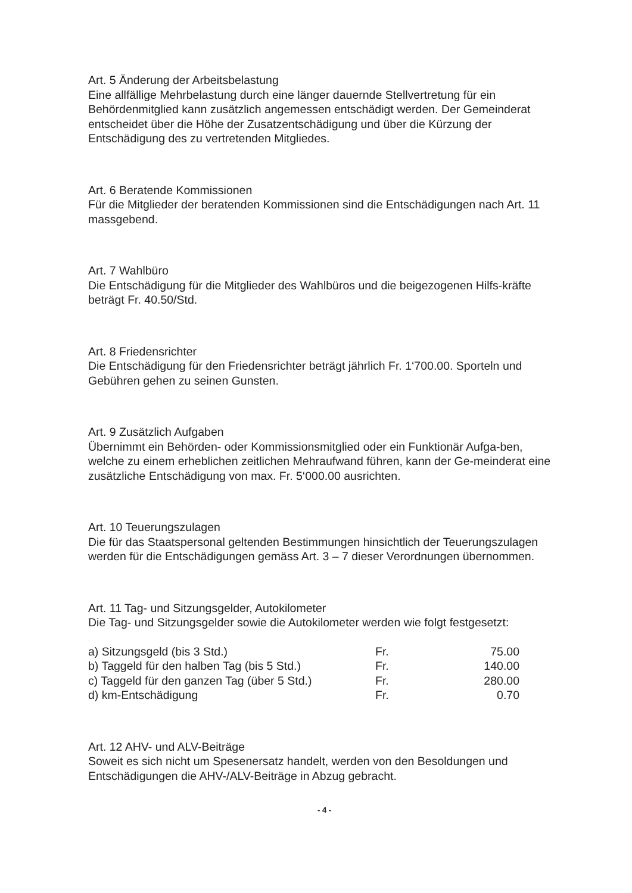Art. 5 Änderung der Arbeitsbelastung
Eine allfällige Mehrbelastung durch eine länger dauernde Stellvertretung für ein Behördenmitglied kann zusätzlich angemessen entschädigt werden. Der Gemeinderat entscheidet über die Höhe der Zusatzentschädigung und über die Kürzung der Entschädigung des zu vertretenden Mitgliedes.
Art. 6 Beratende Kommissionen
Für die Mitglieder der beratenden Kommissionen sind die Entschädigungen nach Art. 11 massgebend.
Art. 7 Wahlbüro
Die Entschädigung für die Mitglieder des Wahlbüros und die beigezogenen Hilfs-kräfte beträgt Fr. 40.50/Std.
Art. 8 Friedensrichter
Die Entschädigung für den Friedensrichter beträgt jährlich Fr. 1‘700.00. Sporteln und Gebühren gehen zu seinen Gunsten.
Art. 9 Zusätzlich Aufgaben
Übernimmt ein Behörden- oder Kommissionsmitglied oder ein Funktionär Aufga-ben, welche zu einem erheblichen zeitlichen Mehraufwand führen, kann der Ge-meinderat eine zusätzliche Entschädigung von max. Fr. 5‘000.00 ausrichten.
Art. 10 Teuerungszulagen
Die für das Staatspersonal geltenden Bestimmungen hinsichtlich der Teuerungszulagen werden für die Entschädigungen gemäss Art. 3 – 7 dieser Verordnungen übernommen.
Art. 11 Tag- und Sitzungsgelder, Autokilometer
Die Tag- und Sitzungsgelder sowie die Autokilometer werden wie folgt festgesetzt:
| a) Sitzungsgeld (bis 3 Std.) | Fr. | 75.00 |
| b) Taggeld für den halben Tag (bis 5 Std.) | Fr. | 140.00 |
| c) Taggeld für den ganzen Tag (über 5 Std.) | Fr. | 280.00 |
| d) km-Entschädigung | Fr. | 0.70 |
Art. 12 AHV- und ALV-Beiträge
Soweit es sich nicht um Spesenersatz handelt, werden von den Besoldungen und Entschädigungen die AHV-/ALV-Beiträge in Abzug gebracht.
- 4 -